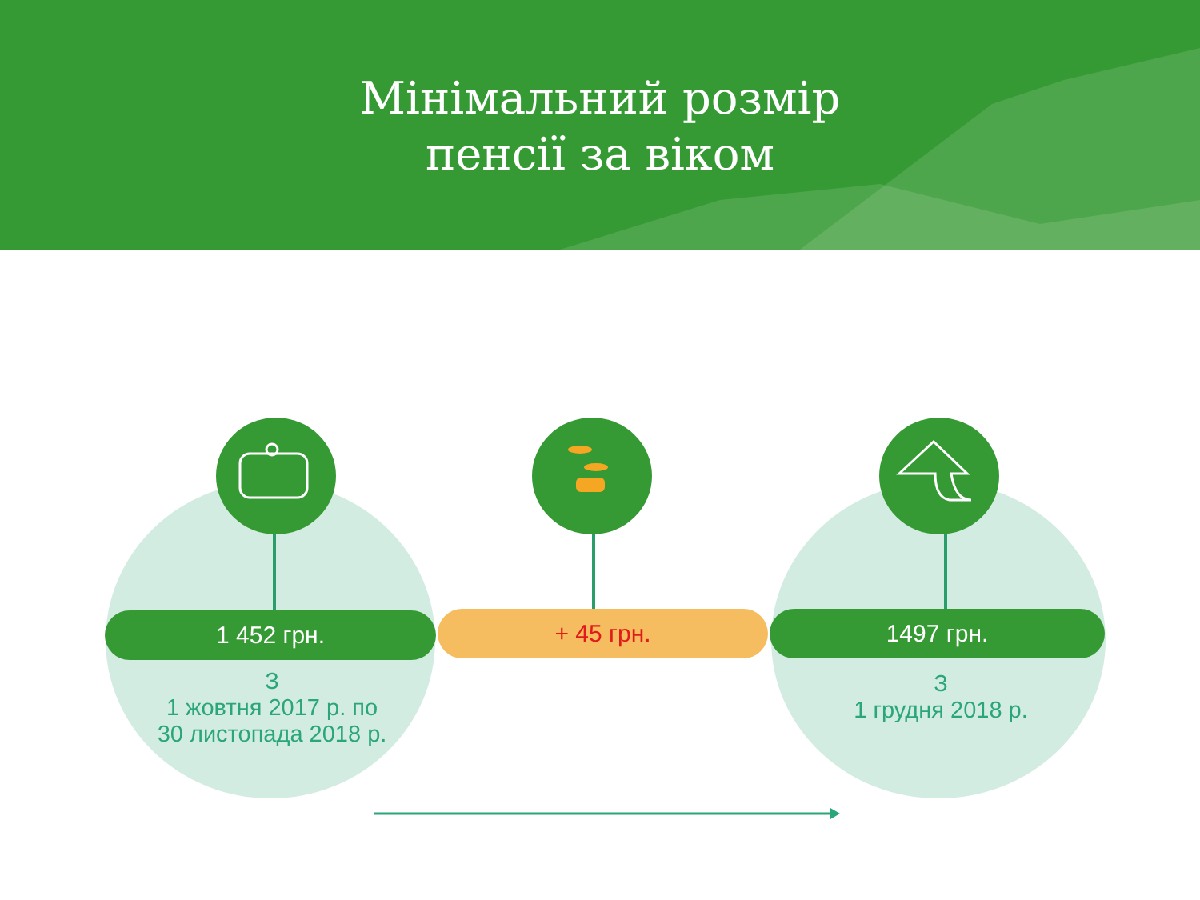Мінімальний розмір
пенсії за віком
1 452 грн. + 45 грн. 1497 грн.
З
1 жовтня 2017 р. по
30 листопада 2018 р.
З
1 грудня 2018 р.